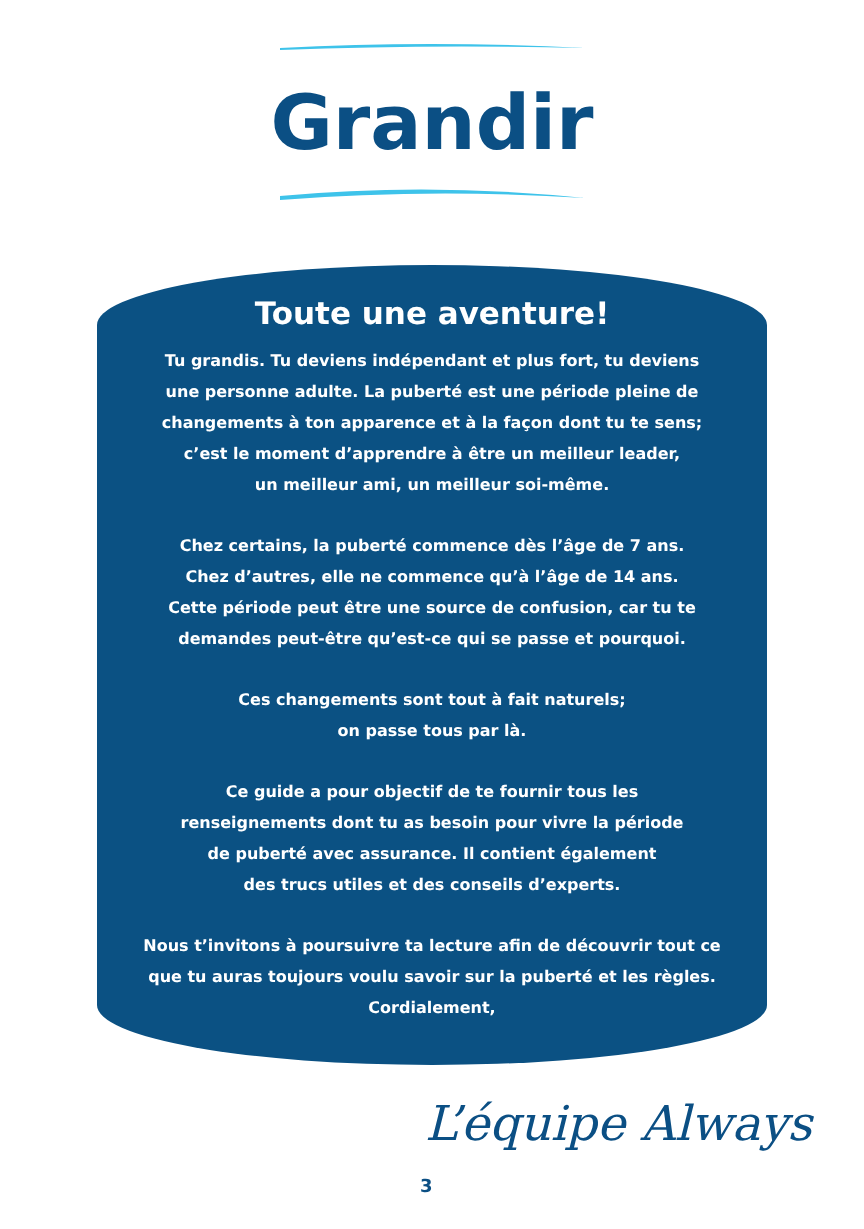Grandir
Toute une aventure!
Tu grandis. Tu deviens indépendant et plus fort, tu deviens
une personne adulte. La puberté est une période pleine de
changements à ton apparence et à la façon dont tu te sens;
c’est le moment d’apprendre à être un meilleur leader,
un meilleur ami, un meilleur soi-même.
Chez certains, la puberté commence dès l’âge de 7 ans.
Chez d’autres, elle ne commence qu’à l’âge de 14 ans.
Cette période peut être une source de confusion, car tu te
demandes peut-être qu’est-ce qui se passe et pourquoi.
Ces changements sont tout à fait naturels;
on passe tous par là.
Ce guide a pour objectif de te fournir tous les
renseignements dont tu as besoin pour vivre la période
de puberté avec assurance. Il contient également
des trucs utiles et des conseils d’experts.
Nous t’invitons à poursuivre ta lecture afin de découvrir tout ce
que tu auras toujours voulu savoir sur la puberté et les règles.
Cordialement,
L’équipe Always
3